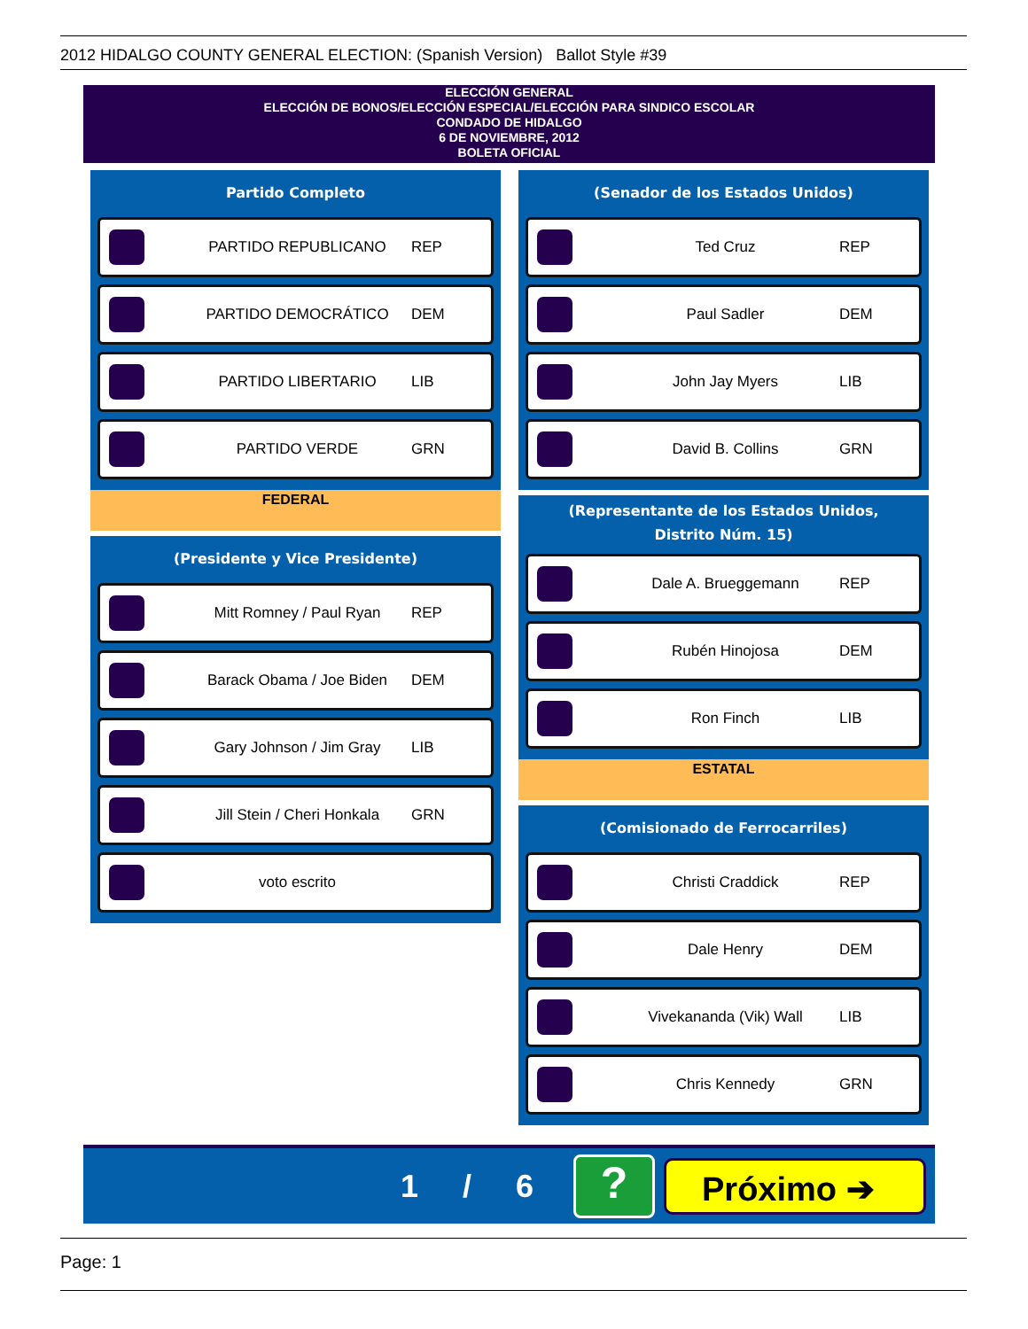2012 HIDALGO COUNTY GENERAL ELECTION: (Spanish Version) Ballot Style #39
ELECCIÓN GENERAL
ELECCIÓN DE BONOS/ELECCIÓN ESPECIAL/ELECCIÓN PARA SINDICO ESCOLAR
CONDADO DE HIDALGO
6 DE NOVIEMBRE, 2012
BOLETA OFICIAL
Partido Completo
PARTIDO REPUBLICANO REP
PARTIDO DEMOCRÁTICO DEM
PARTIDO LIBERTARIO LIB
PARTIDO VERDE GRN
FEDERAL
(Presidente y Vice Presidente)
Mitt Romney / Paul Ryan REP
Barack Obama / Joe Biden DEM
Gary Johnson / Jim Gray LIB
Jill Stein / Cheri Honkala GRN
voto escrito
(Senador de los Estados Unidos)
Ted Cruz REP
Paul Sadler DEM
John Jay Myers LIB
David B. Collins GRN
(Representante de los Estados Unidos,
Distrito Núm. 15)
Dale A. Brueggemann REP
Rubén Hinojosa DEM
Ron Finch LIB
ESTATAL
(Comisionado de Ferrocarriles)
Christi Craddick REP
Dale Henry DEM
Vivekananda (Vik) Wall LIB
Chris Kennedy GRN
1 / 6 ? Próximo ➔
Page: 1